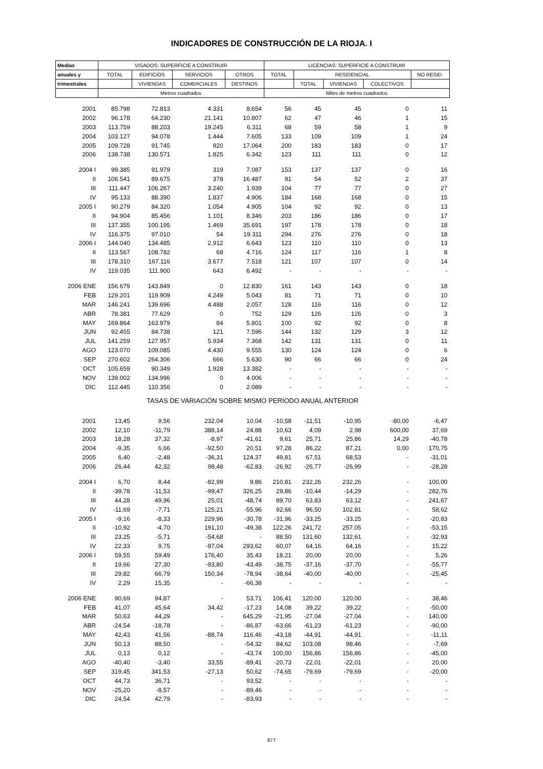INDICADORES DE CONSTRUCCIÓN DE LA RIOJA. I
| Medias | VISADOS: SUPERFICIE A CONSTRUIR | | | | LICENCIAS: SUPERFICIE A CONSTRUIR | | | | |
| --- | --- | --- | --- | --- | --- | --- | --- | --- | --- |
| anuales y | TOTAL | EDIFICIOS | SERVICIOS | OTROS | TOTAL | RESIDENCIAL | | | NO RESID. |
| trimestrales | | VIVIENDAS | COMERCIALES | DESTINOS | | TOTAL | VIVIENDAS | COLECTIVOS | |
| | Metros cuadrados | | | | Miles de metros cuadrados | | | | |
| 2001 | 85.798 | 72.813 | 4.331 | 8.654 | 56 | 45 | 45 | 0 | 11 |
| 2002 | 96.178 | 64.230 | 21.141 | 10.807 | 62 | 47 | 46 | 1 | 15 |
| 2003 | 113.759 | 88.203 | 19.245 | 6.311 | 68 | 59 | 58 | 1 | 9 |
| 2004 | 103.127 | 94.078 | 1.444 | 7.605 | 133 | 109 | 109 | 1 | 24 |
| 2005 | 109.728 | 91.745 | 920 | 17.064 | 200 | 183 | 183 | 0 | 17 |
| 2006 | 138.738 | 130.571 | 1.825 | 6.342 | 123 | 111 | 111 | 0 | 12 |
| 2004 I | 99.385 | 91.979 | 319 | 7.087 | 153 | 137 | 137 | 0 | 16 |
| II | 106.541 | 89.675 | 378 | 16.487 | 91 | 54 | 52 | 2 | 37 |
| III | 111.447 | 106.267 | 3.240 | 1.939 | 104 | 77 | 77 | 0 | 27 |
| IV | 95.133 | 88.390 | 1.837 | 4.906 | 184 | 168 | 168 | 0 | 15 |
| 2005 I | 90.279 | 84.320 | 1.054 | 4.905 | 104 | 92 | 92 | 0 | 13 |
| II | 94.904 | 85.456 | 1.101 | 8.346 | 203 | 186 | 186 | 0 | 17 |
| III | 137.355 | 100.195 | 1.469 | 35.691 | 197 | 178 | 178 | 0 | 18 |
| IV | 116.375 | 97.010 | 54 | 19.311 | 294 | 276 | 276 | 0 | 18 |
| 2006 I | 144.040 | 134.485 | 2.912 | 6.643 | 123 | 110 | 110 | 0 | 13 |
| II | 113.567 | 108.782 | 68 | 4.716 | 124 | 117 | 116 | 1 | 8 |
| III | 178.310 | 167.116 | 3.677 | 7.518 | 121 | 107 | 107 | 0 | 14 |
| IV | 119.035 | 111.900 | 643 | 6.492 | - | - | - | - | - |
| 2006 ENE | 156.679 | 143.849 | 0 | 12.830 | 161 | 143 | 143 | 0 | 18 |
| FEB | 129.201 | 119.909 | 4.249 | 5.043 | 81 | 71 | 71 | 0 | 10 |
| MAR | 146.241 | 139.696 | 4.488 | 2.057 | 128 | 116 | 116 | 0 | 12 |
| ABR | 78.381 | 77.629 | 0 | 752 | 129 | 126 | 126 | 0 | 3 |
| MAY | 169.864 | 163.979 | 84 | 5.801 | 100 | 92 | 92 | 0 | 8 |
| JUN | 92.455 | 84.738 | 121 | 7.596 | 144 | 132 | 129 | 3 | 12 |
| JUL | 141.259 | 127.957 | 5.934 | 7.368 | 142 | 131 | 131 | 0 | 11 |
| AGO | 123.070 | 109.085 | 4.430 | 9.555 | 130 | 124 | 124 | 0 | 6 |
| SEP | 270.602 | 264.306 | 666 | 5.630 | 90 | 66 | 66 | 0 | 24 |
| OCT | 105.659 | 90.349 | 1.928 | 13.382 | - | - | - | - | - |
| NOV | 139.002 | 134.996 | 0 | 4.006 | - | - | - | - | - |
| DIC | 112.445 | 110.356 | 0 | 2.089 | - | - | - | - | - |
| TASAS DE VARIACIÓN SOBRE MISMO PERÍODO ANUAL ANTERIOR | | | | | | | | | |
| 2001 | 13,45 | 9,56 | 232,04 | 10,04 | -10,58 | -11,51 | -10,95 | -80,00 | -6,47 |
| 2002 | 12,10 | -11,79 | 388,14 | 24,88 | 10,63 | 4,09 | 2,98 | 600,00 | 37,69 |
| 2003 | 18,28 | 37,32 | -8,97 | -41,61 | 9,61 | 25,71 | 25,86 | 14,29 | -40,78 |
| 2004 | -9,35 | 6,66 | -92,50 | 20,51 | 97,28 | 86,22 | 87,21 | 0,00 | 170,75 |
| 2005 | 6,40 | -2,48 | -36,31 | 124,37 | 49,81 | 67,51 | 68,53 | - | -31,01 |
| 2006 | 26,44 | 42,32 | 98,48 | -62,83 | -26,92 | -26,77 | -26,99 | - | -28,28 |
| 2004 I | 6,70 | 8,44 | -82,99 | 9,86 | 210,81 | 232,26 | 232,26 | - | 100,00 |
| II | -39,78 | -11,53 | -99,47 | 326,25 | 29,86 | -10,44 | -14,29 | - | 282,76 |
| III | 44,28 | 49,96 | 25,01 | -48,74 | 89,70 | 63,83 | 63,12 | - | 241,67 |
| IV | -11,69 | -7,71 | 125,21 | -55,96 | 92,66 | 96,50 | 102,81 | - | 58,62 |
| 2005 I | -9,16 | -8,33 | 229,96 | -30,78 | -31,96 | -33,25 | -33,25 | - | -20,83 |
| II | -10,92 | -4,70 | 191,10 | -49,38 | 122,26 | 241,72 | 257,05 | - | -53,15 |
| III | 23,25 | -5,71 | -54,68 | - | 88,50 | 131,60 | 132,61 | - | -32,93 |
| IV | 22,33 | 9,75 | -97,04 | 293,62 | 60,07 | 64,16 | 64,16 | - | 15,22 |
| 2006 I | 59,55 | 59,49 | 176,40 | 35,43 | 18,21 | 20,00 | 20,00 | - | 5,26 |
| II | 19,66 | 27,30 | -93,80 | -43,49 | -38,75 | -37,16 | -37,70 | - | -55,77 |
| III | 29,82 | 66,79 | 150,34 | -78,94 | -38,64 | -40,00 | -40,00 | - | -25,45 |
| IV | 2,29 | 15,35 | - | -66,38 | - | - | - | - | - |
| 2006 ENE | 90,69 | 94,87 | - | 53,71 | 106,41 | 120,00 | 120,00 | - | 38,46 |
| FEB | 41,07 | 45,64 | 34,42 | -17,23 | 14,08 | 39,22 | 39,22 | - | -50,00 |
| MAR | 50,63 | 44,29 | - | 645,29 | -21,95 | -27,04 | -27,04 | - | 140,00 |
| ABR | -24,54 | -18,78 | - | -86,87 | -63,66 | -61,23 | -61,23 | - | -90,00 |
| MAY | 42,43 | 41,56 | -88,74 | 116,46 | -43,18 | -44,91 | -44,91 | - | -11,11 |
| JUN | 50,13 | 88,50 | - | -54,32 | 84,62 | 103,08 | 98,46 | - | -7,69 |
| JUL | 0,13 | 0,12 | - | -43,74 | 100,00 | 156,86 | 156,86 | - | -45,00 |
| AGO | -40,40 | -3,40 | 33,55 | -89,41 | -20,73 | -22,01 | -22,01 | - | 20,00 |
| SEP | 319,45 | 341,53 | -27,13 | 50,62 | -74,65 | -79,69 | -79,69 | - | -20,00 |
| OCT | 44,73 | 36,71 | - | 93,52 | - | - | - | - | - |
| NOV | -25,20 | -8,57 | - | -89,46 | - | - | - | - | - |
| DIC | 24,54 | 42,79 | - | -83,93 | - | - | - | - | - |
877